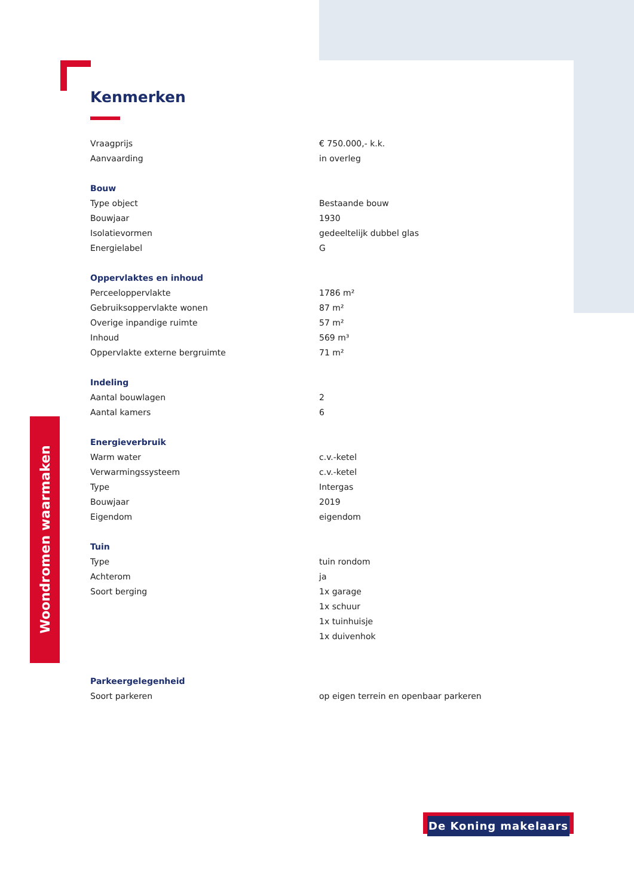Woondromen waarmaken
Kenmerken
| Vraagprijs | € 750.000,- k.k. |
| Aanvaarding | in overleg |
| Bouw | |
| Type object | Bestaande bouw |
| Bouwjaar | 1930 |
| Isolatievormen | gedeeltelijk dubbel glas |
| Energielabel | G |
| Oppervlaktes en inhoud | |
| Perceeloppervlakte | 1786 m² |
| Gebruiksoppervlakte wonen | 87 m² |
| Overige inpandige ruimte | 57 m² |
| Inhoud | 569 m³ |
| Oppervlakte externe bergruimte | 71 m² |
| Indeling | |
| Aantal bouwlagen | 2 |
| Aantal kamers | 6 |
| Energieverbruik | |
| Warm water | c.v.-ketel |
| Verwarmingssysteem | c.v.-ketel |
| Type | Intergas |
| Bouwjaar | 2019 |
| Eigendom | eigendom |
| Tuin | |
| Type | tuin rondom |
| Achterom | ja |
| Soort berging | 1x garage |
| | 1x schuur |
| | 1x tuinhuisje |
| | 1x duivenhok |
| Parkeergelegenheid | |
| Soort parkeren | op eigen terrein en openbaar parkeren |
De Koning makelaars